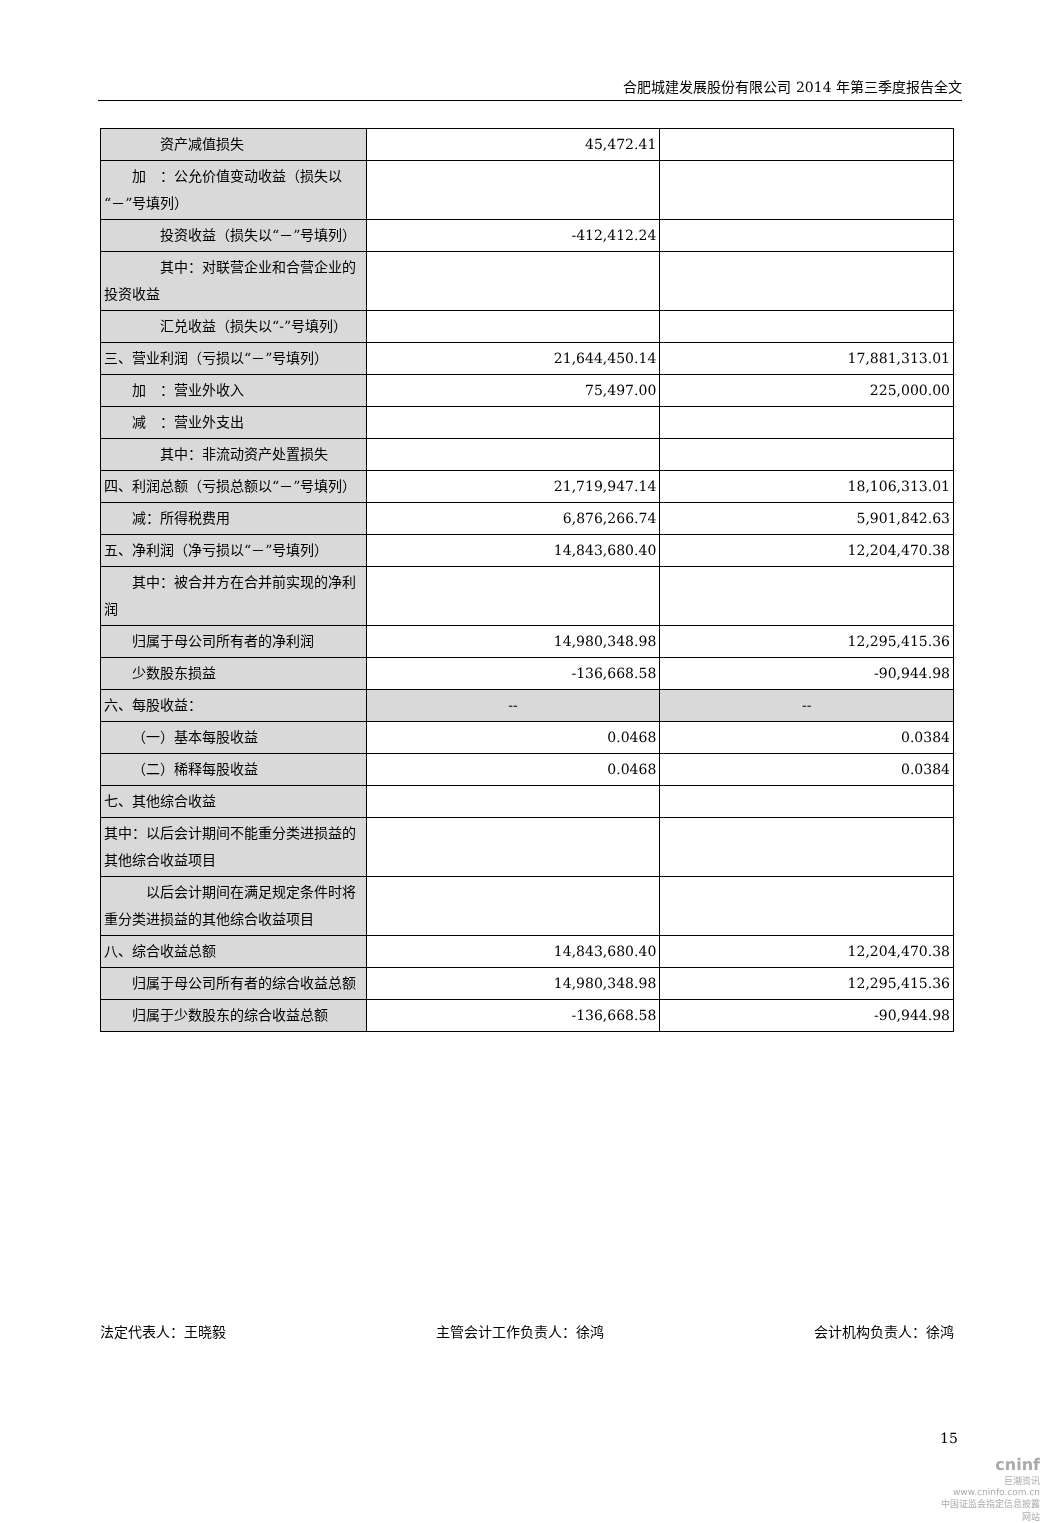合肥城建发展股份有限公司 2014 年第三季度报告全文
| 资产减值损失 | 45,472.41 | |
| 加 ：公允价值变动收益（损失以“－”号填列） | | |
| 投资收益（损失以“－”号填列） | -412,412.24 | |
| 其中：对联营企业和合营企业的投资收益 | | |
| 汇兑收益（损失以“-”号填列） | | |
| 三、营业利润（亏损以“－”号填列） | 21,644,450.14 | 17,881,313.01 |
| 加 ：营业外收入 | 75,497.00 | 225,000.00 |
| 减 ：营业外支出 | | |
| 其中：非流动资产处置损失 | | |
| 四、利润总额（亏损总额以“－”号填列） | 21,719,947.14 | 18,106,313.01 |
| 减：所得税费用 | 6,876,266.74 | 5,901,842.63 |
| 五、净利润（净亏损以“－”号填列） | 14,843,680.40 | 12,204,470.38 |
| 其中：被合并方在合并前实现的净利润 | | |
| 归属于母公司所有者的净利润 | 14,980,348.98 | 12,295,415.36 |
| 少数股东损益 | -136,668.58 | -90,944.98 |
| 六、每股收益： | -- | -- |
| （一）基本每股收益 | 0.0468 | 0.0384 |
| （二）稀释每股收益 | 0.0468 | 0.0384 |
| 七、其他综合收益 | | |
| 其中：以后会计期间不能重分类进损益的其他综合收益项目 | | |
| 以后会计期间在满足规定条件时将重分类进损益的其他综合收益项目 | | |
| 八、综合收益总额 | 14,843,680.40 | 12,204,470.38 |
| 归属于母公司所有者的综合收益总额 | 14,980,348.98 | 12,295,415.36 |
| 归属于少数股东的综合收益总额 | -136,668.58 | -90,944.98 |
法定代表人：王晓毅 主管会计工作负责人：徐鸿 会计机构负责人：徐鸿
15
cninf
巨潮资讯
www.cninfo.com.cn
中国证监会指定信息披露网站